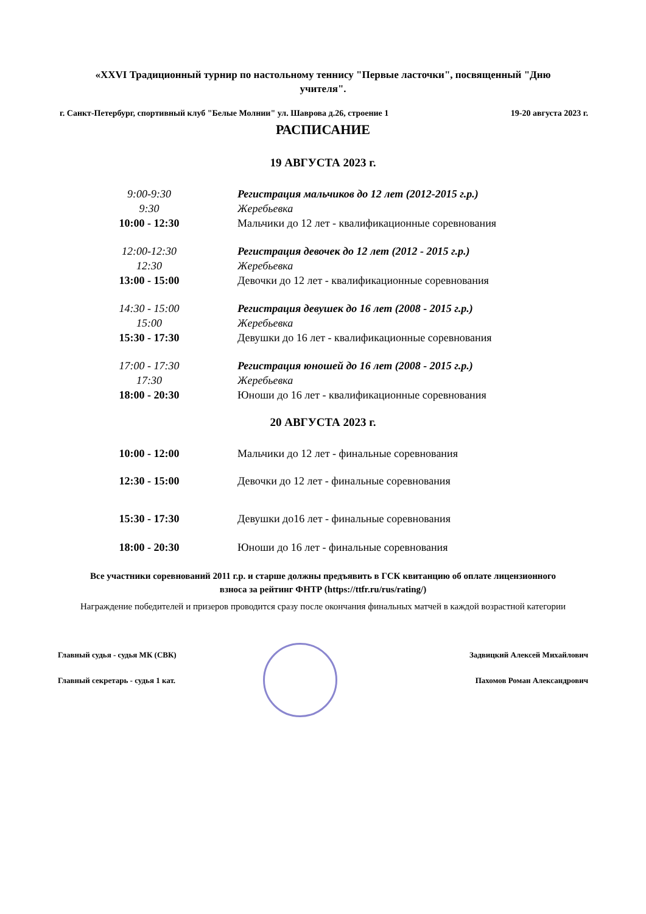«XXVI Традиционный турнир по настольному теннису "Первые ласточки", посвященный "Дню учителя".
г. Санкт-Петербург, спортивный клуб "Белые Молнии" ул. Шаврова д.26, строение 1 19-20 августа 2023 г.
РАСПИСАНИЕ
19 АВГУСТА 2023 г.
| 9:00-9:30 | Регистрация мальчиков до 12 лет (2012-2015 г.р.) |
| 9:30 | Жеребьевка |
| 10:00 - 12:30 | Мальчики до 12 лет - квалификационные соревнования |
| 12:00-12:30 | Регистрация девочек до 12 лет (2012 - 2015 г.р.) |
| 12:30 | Жеребьевка |
| 13:00 - 15:00 | Девочки до 12 лет - квалификационные соревнования |
| 14:30 - 15:00 | Регистрация девушек до 16 лет (2008 - 2015 г.р.) |
| 15:00 | Жеребьевка |
| 15:30 - 17:30 | Девушки до 16 лет - квалификационные соревнования |
| 17:00 - 17:30 | Регистрация юношей до 16 лет (2008 - 2015 г.р.) |
| 17:30 | Жеребьевка |
| 18:00 - 20:30 | Юноши до 16 лет - квалификационные соревнования |
20 АВГУСТА 2023 г.
| 10:00 - 12:00 | Мальчики до 12 лет - финальные соревнования |
| 12:30 - 15:00 | Девочки до 12 лет - финальные соревнования |
| 15:30 - 17:30 | Девушки до16 лет - финальные соревнования |
| 18:00 - 20:30 | Юноши до 16 лет - финальные соревнования |
Все участники соревнований 2011 г.р. и старше должны предъявить в ГСК квитанцию об оплате лицензионного взноса за рейтинг ФНТР (https://ttfr.ru/rus/rating/)
Награждение победителей и призеров проводится сразу после окончания финальных матчей в каждой возрастной категории
Главный судья - судья МК (СВК) Задвицкий Алексей Михайлович
Главный секретарь - судья 1 кат. Пахомов Роман Александрович